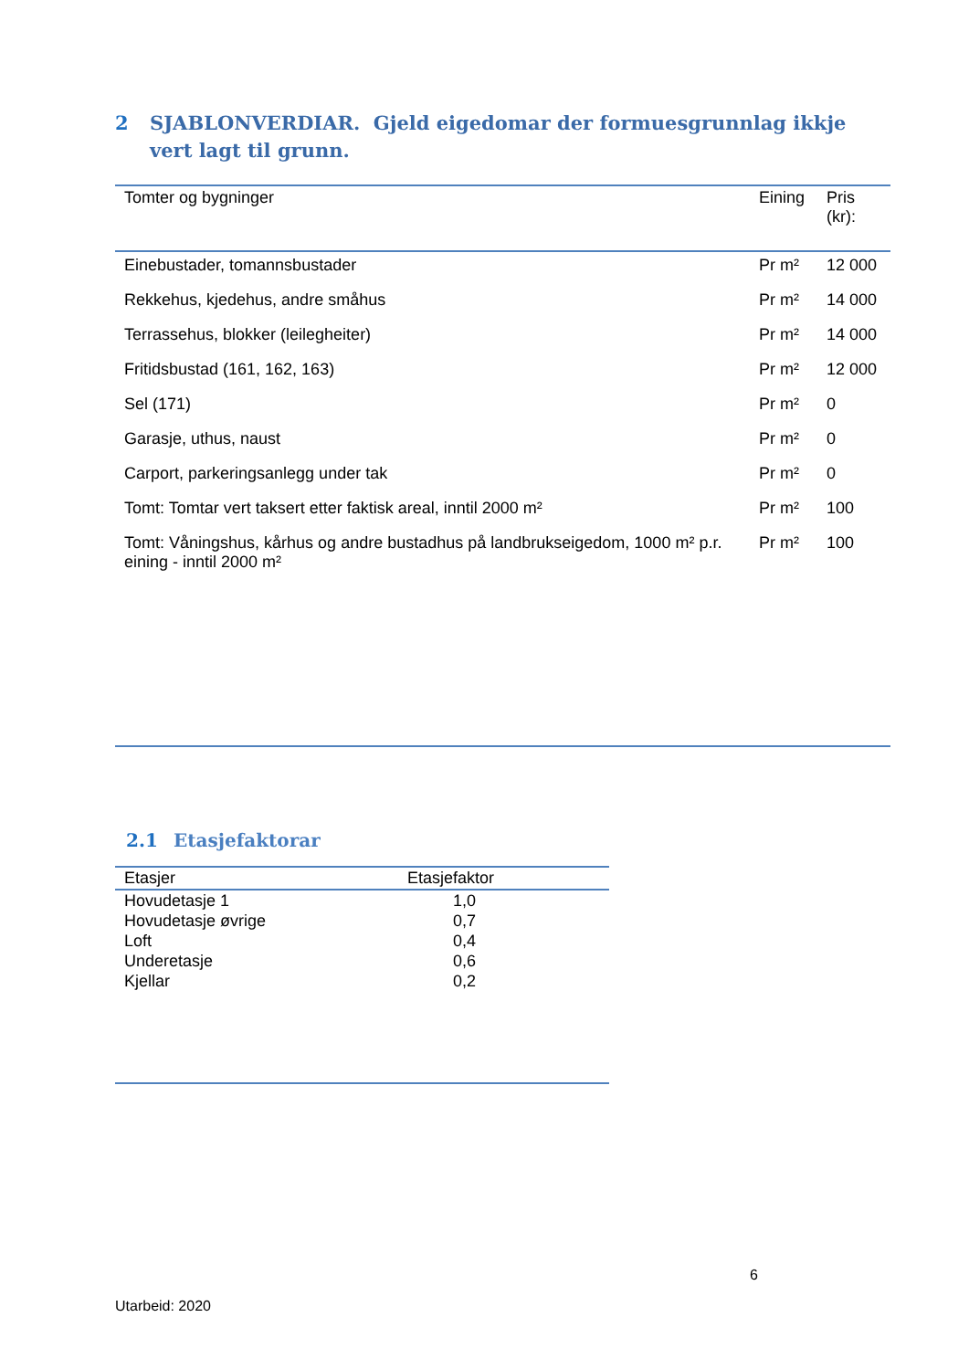2 SJABLONVERDIAR. Gjeld eigedomar der formuesgrunnlag ikkje vert lagt til grunn.
| Tomter og bygninger | Eining | Pris (kr): |
| --- | --- | --- |
| Einebustader, tomannsbustader | Pr m² | 12 000 |
| Rekkehus, kjedehus, andre småhus | Pr m² | 14 000 |
| Terrassehus, blokker (leilegheiter) | Pr m² | 14 000 |
| Fritidsbustad (161, 162, 163) | Pr m² | 12 000 |
| Sel (171) | Pr m² | 0 |
| Garasje, uthus, naust | Pr m² | 0 |
| Carport, parkeringsanlegg under tak | Pr m² | 0 |
| Tomt: Tomtar vert taksert etter faktisk areal, inntil 2000 m² | Pr m² | 100 |
| Tomt: Våningshus, kårhus og andre bustadhus på landbrukseigedom, 1000 m² p.r. eining - inntil 2000 m² | Pr m² | 100 |
2.1 Etasjefaktorar
| Etasjer | Etasjefaktor |
| --- | --- |
| Hovudetasje 1 | 1,0 |
| Hovudetasje øvrige | 0,7 |
| Loft | 0,4 |
| Underetasje | 0,6 |
| Kjellar | 0,2 |
6
Utarbeid: 2020